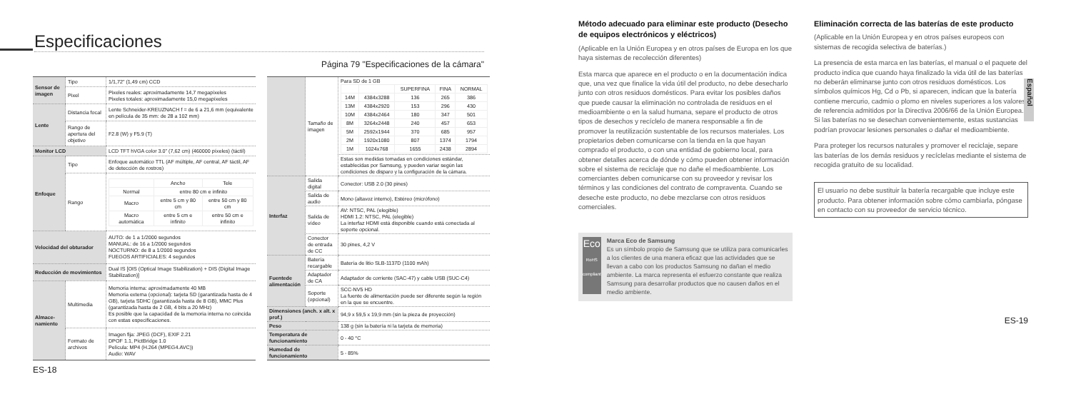Especificaciones
Página 79 "Especificaciones de la cámara"
| Sensor de imagen | Tipo | 1/1,72" (1,49 cm) CCD |
| | Pixel | Pixeles reales: aproximadamente 14,7 megapíxeles Pixeles totales: aproximadamente 15,0 megapíxeles |
| Lente | Distancia focal | Lente Schneider-KREUZNACH f = de 6 a 21,6 mm (equivalente en película de 35 mm: de 28 a 102 mm) |
| | Rango de apertura del objetivo | F2.8 (W) y F5.9 (T) |
| Monitor LCD | | LCD TFT hVGA color 3.0" (7,62 cm) (460000 píxeles) (táctil) |
| Enfoque | Tipo | Enfoque automático TTL (AF múltiple, AF central, AF táctil, AF de detección de rostros) |
| | Rango | / / Ancho / Tele / / Normal / entre 80 cm e infinito / / / Macro / entre 5 cm y 80 cm / entre 50 cm y 80 cm / / Macro automática / entre 5 cm e infinito / entre 50 cm e infinito / |
| Velocidad del obturador | | AUTO: de 1 a 1/2000 segundos MANUAL: de 16 a 1/2000 segundos NOCTURNO: de 8 a 1/2000 segundos FUEGOS ARTIFICIALES: 4 segundos |
| Reducción de movimientos | | Dual IS [OIS (Optical Image Stabilization) + DIS (Digital Image Stabilization)] |
| Almace-namiento | Multimedia | Memoria interna: aproximadamente 40 MB Memoria externa (opcional): tarjeta SD (garantizada hasta de 4 GB), tarjeta SDHC (garantizada hasta de 8 GB), MMC Plus (garantizada hasta de 2 GB, 4 bits a 20 MHz) Es posible que la capacidad de la memoria interna no coincida con estas especificaciones. |
| | Formato de archivos | Imagen fija: JPEG (DCF), EXIF 2.21 DPOF 1.1, PictBridge 1.0 Película: MP4 (H.264 (MPEG4.AVC)) Audio: WAV |
| | Tamaño de imagen | Para SD de 1 GB / / / SUPERFINA / FINA / NORMAL / / 14M / 4384x3288 / 136 / 265 / 386 / / 13M / 4384x2920 / 153 / 296 / 430 / / 10M / 4384x2464 / 180 / 347 / 501 / / 8M / 3264x2448 / 240 / 457 / 653 / / 5M / 2592x1944 / 370 / 685 / 957 / / 2M / 1920x1080 / 807 / 1374 / 1794 / / 1M / 1024x768 / 1655 / 2438 / 2894 / |
| | | Estas son medidas tomadas en condiciones estándar, establecidas por Samsung, y pueden variar según las condiciones de disparo y la configuración de la cámara. |
| Interfaz | Salida digital | Conector: USB 2.0 (30 pines) |
| | Salida de audio | Mono (altavoz interno), Estéreo (micrófono) |
| | Salida de vídeo | AV: NTSC, PAL (elegible) HDMI 1.2: NTSC, PAL (elegible) La interfaz HDMI está disponible cuando está conectada al soporte opcional. |
| | Conector de entrada de CC | 30 pines, 4,2 V |
| Fuentede alimentación | Batería recargable | Batería de litio SLB-1137D (1100 mAh) |
| | Adaptador de CA | Adaptador de corriente (SAC-47) y cable USB (SUC-C4) |
| | Soporte (opcional) | SCC-NV5 HD La fuente de alimentación puede ser diferente según la región en la que se encuentre. |
| Dimensiones (anch. x alt. x prof.) | | 94,9 x 59,5 x 19,9 mm (sin la pieza de proyección) |
| Peso | | 138 g (sin la batería ni la tarjeta de memoria) |
| Temperatura de funcionamiento | | 0 - 40 °C |
| Humedad de funcionamiento | | 5 - 85% |
ES-18
Método adecuado para eliminar este producto (Desecho de equipos electrónicos y eléctricos)
(Aplicable en la Unión Europea y en otros países de Europa en los que haya sistemas de recolección diferentes)
Esta marca que aparece en el producto o en la documentación indica que, una vez que finalice la vida útil del producto, no debe desecharlo junto con otros residuos domésticos. Para evitar los posibles daños que puede causar la eliminación no controlada de residuos en el medioambiente o en la salud humana, separe el producto de otros tipos de desechos y recíclelo de manera responsable a fin de promover la reutilización sustentable de los recursos materiales. Los propietarios deben comunicarse con la tienda en la que hayan comprado el producto, o con una entidad de gobierno local, para obtener detalles acerca de dónde y cómo pueden obtener información sobre el sistema de reciclaje que no dañe el medioambiente. Los comerciantes deben comunicarse con su proveedor y revisar los términos y las condiciones del contrato de compraventa. Cuando se deseche este producto, no debe mezclarse con otros residuos comerciales.
Eco
RoHS compliant
Marca Eco de Samsung
Es un símbolo propio de Samsung que se utiliza para comunicarles a los clientes de una manera eficaz que las actividades que se llevan a cabo con los productos Samsung no dañan el medio ambiente. La marca representa el esfuerzo constante que realiza Samsung para desarrollar productos que no causen daños en el medio ambiente.
Eliminación correcta de las baterías de este producto
(Aplicable en la Unión Europea y en otros países europeos con sistemas de recogida selectiva de baterías.)
La presencia de esta marca en las baterías, el manual o el paquete del producto indica que cuando haya finalizado la vida útil de las baterías no deberán eliminarse junto con otros residuos domésticos. Los símbolos químicos Hg, Cd o Pb, si aparecen, indican que la batería contiene mercurio, cadmio o plomo en niveles superiores a los valores de referencia admitidos por la Directiva 2006/66 de la Unión Europea. Si las baterías no se desechan convenientemente, estas sustancias podrían provocar lesiones personales o dañar el medioambiente.
Para proteger los recursos naturales y promover el reciclaje, separe las baterías de los demás residuos y recíclelas mediante el sistema de recogida gratuito de su localidad.
El usuario no debe sustituir la batería recargable que incluye este producto. Para obtener información sobre cómo cambiarla, póngase en contacto con su proveedor de servicio técnico.
Español
ES-19